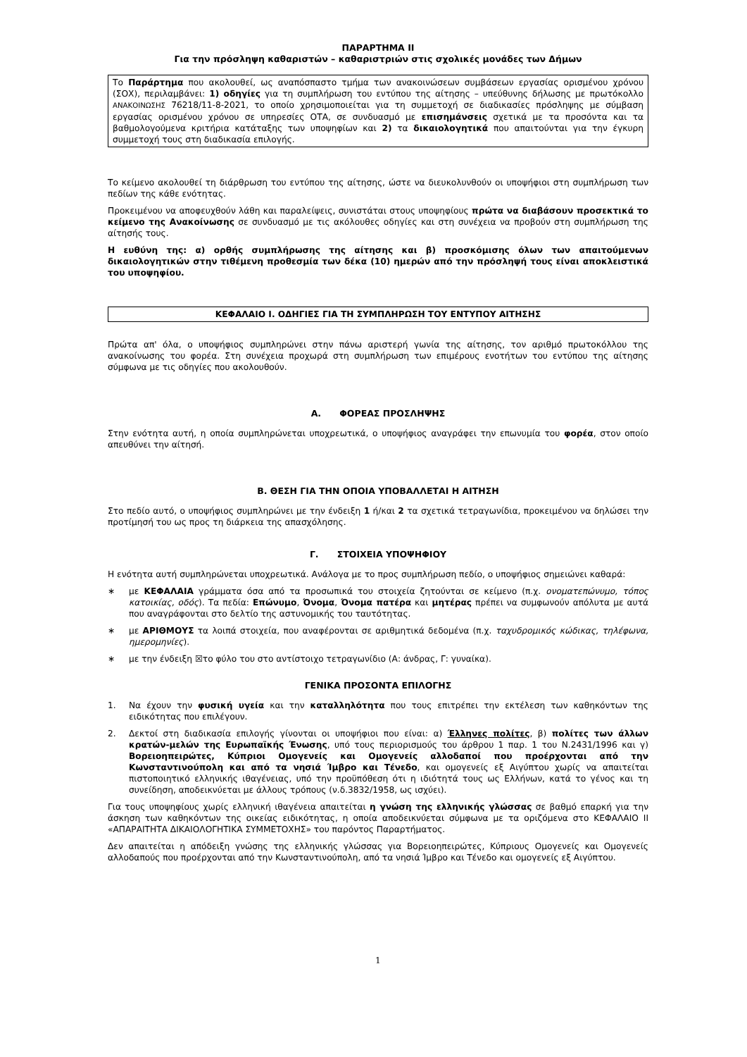ΠΑΡΑΡΤΗΜΑ ΙΙ
Για την πρόσληψη καθαριστών – καθαριστριών στις σχολικές μονάδες των Δήμων
Το Παράρτημα που ακολουθεί, ως αναπόσπαστο τμήμα των ανακοινώσεων συμβάσεων εργασίας ορισμένου χρόνου (ΣΟΧ), περιλαμβάνει: 1) οδηγίες για τη συμπλήρωση του εντύπου της αίτησης – υπεύθυνης δήλωσης με πρωτόκολλο ΑΝΑΚΟΙΝΩΣΗΣ 76218/11-8-2021, το οποίο χρησιμοποιείται για τη συμμετοχή σε διαδικασίες πρόσληψης με σύμβαση εργασίας ορισμένου χρόνου σε υπηρεσίες ΟΤΑ, σε συνδυασμό με επισημάνσεις σχετικά με τα προσόντα και τα βαθμολογούμενα κριτήρια κατάταξης των υποψηφίων και 2) τα δικαιολογητικά που απαιτούνται για την έγκυρη συμμετοχή τους στη διαδικασία επιλογής.
Το κείμενο ακολουθεί τη διάρθρωση του εντύπου της αίτησης, ώστε να διευκολυνθούν οι υποψήφιοι στη συμπλήρωση των πεδίων της κάθε ενότητας.
Προκειμένου να αποφευχθούν λάθη και παραλείψεις, συνιστάται στους υποψηφίους πρώτα να διαβάσουν προσεκτικά το κείμενο της Ανακοίνωσης σε συνδυασμό με τις ακόλουθες οδηγίες και στη συνέχεια να προβούν στη συμπλήρωση της αίτησής τους.
Η ευθύνη της: α) ορθής συμπλήρωσης της αίτησης και β) προσκόμισης όλων των απαιτούμενων δικαιολογητικών στην τιθέμενη προθεσμία των δέκα (10) ημερών από την πρόσληψή τους είναι αποκλειστικά του υποψηφίου.
ΚΕΦΑΛΑΙΟ Ι. ΟΔΗΓΙΕΣ ΓΙΑ ΤΗ ΣΥΜΠΛΗΡΩΣΗ ΤΟΥ ΕΝΤΥΠΟΥ ΑΙΤΗΣΗΣ
Πρώτα απ' όλα, ο υποψήφιος συμπληρώνει στην πάνω αριστερή γωνία της αίτησης, τον αριθμό πρωτοκόλλου της ανακοίνωσης του φορέα. Στη συνέχεια προχωρά στη συμπλήρωση των επιμέρους ενοτήτων του εντύπου της αίτησης σύμφωνα με τις οδηγίες που ακολουθούν.
Α. ΦΟΡΕΑΣ ΠΡΟΣΛΗΨΗΣ
Στην ενότητα αυτή, η οποία συμπληρώνεται υποχρεωτικά, ο υποψήφιος αναγράφει την επωνυμία του φορέα, στον οποίο απευθύνει την αίτησή.
Β. ΘΕΣΗ ΓΙΑ ΤΗΝ ΟΠΟΙΑ ΥΠΟΒΑΛΛΕΤΑΙ Η ΑΙΤΗΣΗ
Στο πεδίο αυτό, ο υποψήφιος συμπληρώνει με την ένδειξη 1 ή/και 2 τα σχετικά τετραγωνίδια, προκειμένου να δηλώσει την προτίμησή του ως προς τη διάρκεια της απασχόλησης.
Γ. ΣΤΟΙΧΕΙΑ ΥΠΟΨΗΦΙΟΥ
Η ενότητα αυτή συμπληρώνεται υποχρεωτικά. Ανάλογα με το προς συμπλήρωση πεδίο, ο υποψήφιος σημειώνει καθαρά:
∗ με ΚΕΦΑΛΑΙΑ γράμματα όσα από τα προσωπικά του στοιχεία ζητούνται σε κείμενο (π.χ. ονοματεπώνυμο, τόπος κατοικίας, οδός). Τα πεδία: Επώνυμο, Όνομα, Όνομα πατέρα και μητέρας πρέπει να συμφωνούν απόλυτα με αυτά που αναγράφονται στο δελτίο της αστυνομικής του ταυτότητας.
∗ με ΑΡΙΘΜΟΥΣ τα λοιπά στοιχεία, που αναφέρονται σε αριθμητικά δεδομένα (π.χ. ταχυδρομικός κώδικας, τηλέφωνα, ημερομηνίες).
∗ με την ένδειξη ☒το φύλο του στο αντίστοιχο τετραγωνίδιο (Α: άνδρας, Γ: γυναίκα).
ΓΕΝΙΚΑ ΠΡΟΣΟΝΤΑ ΕΠΙΛΟΓΗΣ
1. Να έχουν την φυσική υγεία και την καταλληλότητα που τους επιτρέπει την εκτέλεση των καθηκόντων της ειδικότητας που επιλέγουν.
2. Δεκτοί στη διαδικασία επιλογής γίνονται οι υποψήφιοι που είναι: α) Έλληνες πολίτες, β) πολίτες των άλλων κρατών-μελών της Ευρωπαϊκής Ένωσης, υπό τους περιορισμούς του άρθρου 1 παρ. 1 του Ν.2431/1996 και γ) Βορειοηπειρώτες, Κύπριοι Ομογενείς και Ομογενείς αλλοδαποί που προέρχονται από την Κωνσταντινούπολη και από τα νησιά Ίμβρο και Τένεδο, και ομογενείς εξ Αιγύπτου χωρίς να απαιτείται πιστοποιητικό ελληνικής ιθαγένειας, υπό την προϋπόθεση ότι η ιδιότητά τους ως Ελλήνων, κατά το γένος και τη συνείδηση, αποδεικνύεται με άλλους τρόπους (ν.δ.3832/1958, ως ισχύει).
Για τους υποψηφίους χωρίς ελληνική ιθαγένεια απαιτείται η γνώση της ελληνικής γλώσσας σε βαθμό επαρκή για την άσκηση των καθηκόντων της οικείας ειδικότητας, η οποία αποδεικνύεται σύμφωνα με τα οριζόμενα στο ΚΕΦΑΛΑΙΟ ΙΙ «ΑΠΑΡΑΙΤΗΤΑ ΔΙΚΑΙΟΛΟΓΗΤΙΚΑ ΣΥΜΜΕΤΟΧΗΣ» του παρόντος Παραρτήματος.
Δεν απαιτείται η απόδειξη γνώσης της ελληνικής γλώσσας για Βορειοηπειρώτες, Κύπριους Ομογενείς και Ομογενείς αλλοδαπούς που προέρχονται από την Κωνσταντινούπολη, από τα νησιά Ίμβρο και Τένεδο και ομογενείς εξ Αιγύπτου.
1